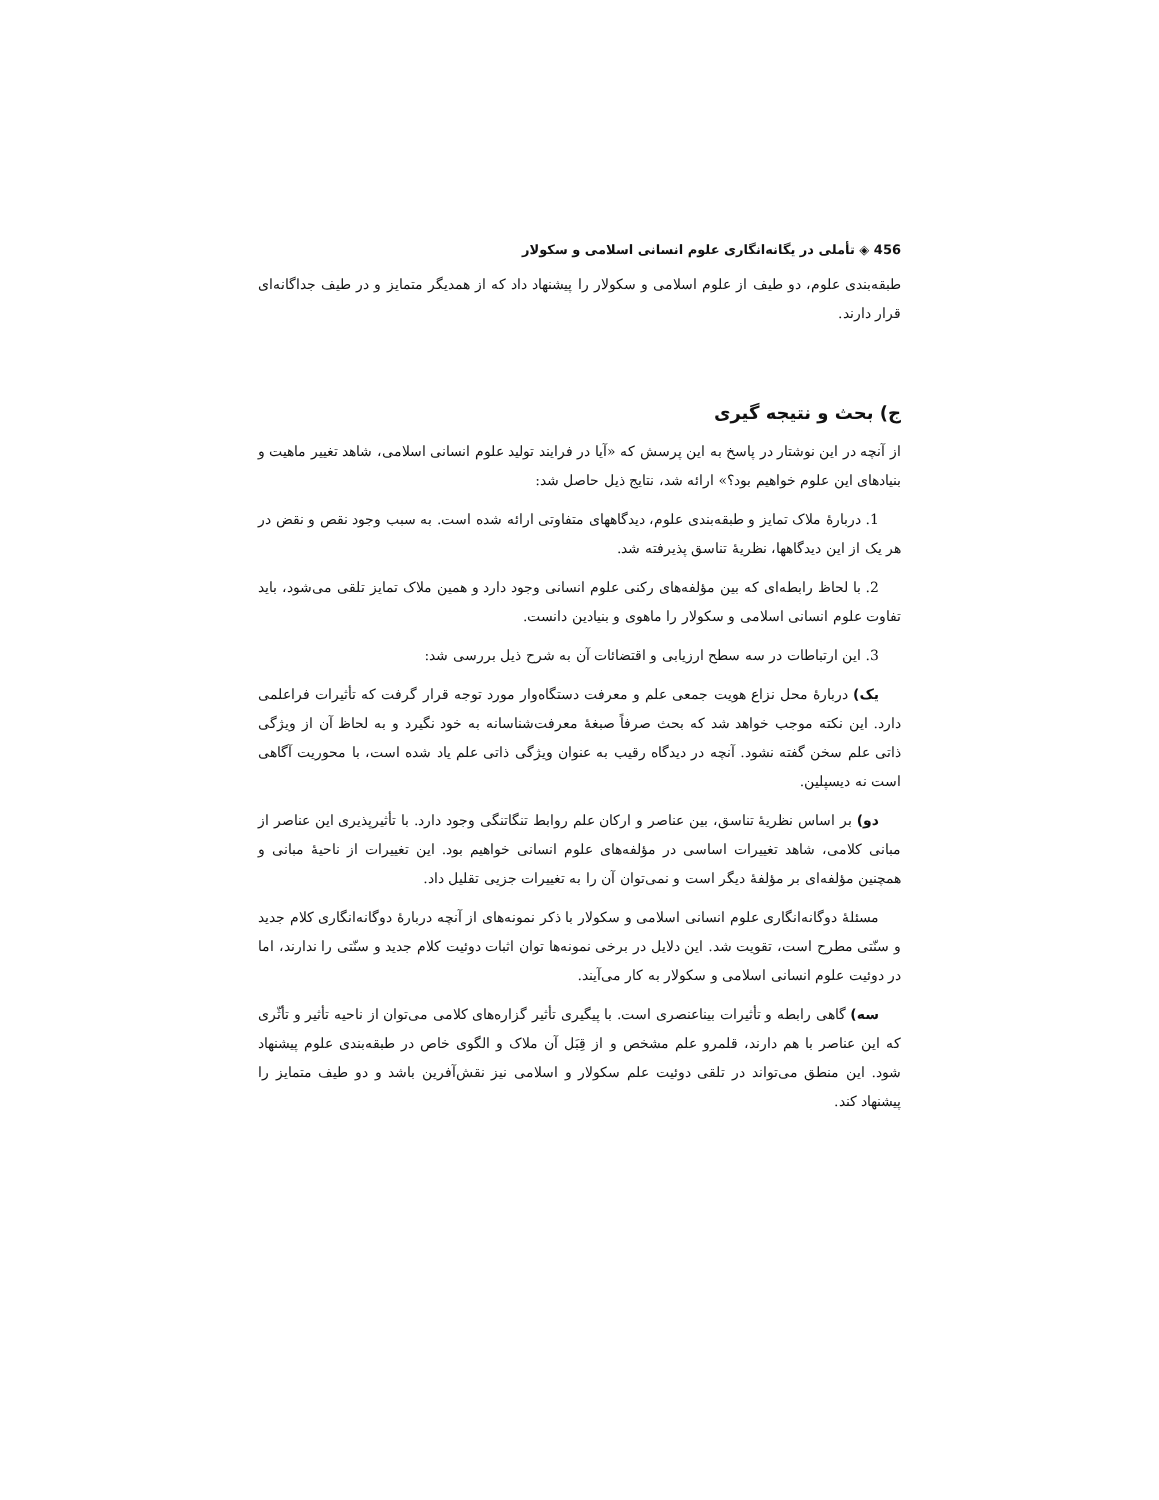456 ◈ تأملی در یگانه‌انگاری علوم انسانی اسلامی و سکولار
طبقه‌بندی علوم، دو طیف از علوم اسلامی و سکولار را پیشنهاد داد که از همدیگر متمایز و در طیف جداگانه‌ای قرار دارند.
ج) بحث و نتیجه گیری
از آنچه در این نوشتار در پاسخ به این پرسش که «آیا در فرایند تولید علوم انسانی اسلامی، شاهد تغییر ماهیت و بنیادهای این علوم خواهیم بود؟» ارائه شد، نتایج ذیل حاصل شد:
1. دربارهٔ ملاک تمایز و طبقه‌بندی علوم، دیدگاههای متفاوتی ارائه شده است. به سبب وجود نقص و نقض در هر یک از این دیدگاهها، نظریهٔ تناسق پذیرفته شد.
2. با لحاظ رابطه‌ای که بین مؤلفه‌های رکنی علوم انسانی وجود دارد و همین ملاک تمایز تلقی می‌شود، باید تفاوت علوم انسانی اسلامی و سکولار را ماهوی و بنیادین دانست.
3. این ارتباطات در سه سطح ارزیابی و اقتضائات آن به شرح ذیل بررسی شد:
یک) دربارهٔ محل نزاع هویت جمعی علم و معرفت دستگاه‌وار مورد توجه قرار گرفت که تأثیرات فراعلمی دارد. این نکته موجب خواهد شد که بحث صرفاً صبغهٔ معرفت‌شناسانه به خود نگیرد و به لحاظ آن از ویژگی ذاتی علم سخن گفته نشود. آنچه در دیدگاه رقیب به عنوان ویژگی ذاتی علم یاد شده است، با محوریت آگاهی است نه دیسپلین.
دو) بر اساس نظریهٔ تناسق، بین عناصر و ارکان علم روابط تنگاتنگی وجود دارد. با تأثیرپذیری این عناصر از مبانی کلامی، شاهد تغییرات اساسی در مؤلفه‌های علوم انسانی خواهیم بود. این تغییرات از ناحیهٔ مبانی و همچنین مؤلفه‌ای بر مؤلفهٔ دیگر است و نمی‌توان آن را به تغییرات جزیی تقلیل داد.
مسئلهٔ دوگانه‌انگاری علوم انسانی اسلامی و سکولار با ذکر نمونه‌های از آنچه دربارهٔ دوگانه‌انگاری کلام جدید و سنّتی مطرح است، تقویت شد. این دلایل در برخی نمونه‌ها توان اثبات دوئیت کلام جدید و سنّتی را ندارند، اما در دوئیت علوم انسانی اسلامی و سکولار به کار می‌آیند.
سه) گاهی رابطه و تأثیرات بیناعنصری است. با پیگیری تأثیر گزاره‌های کلامی می‌توان از ناحیه تأثیر و تأثّری که این عناصر با هم دارند، قلمرو علم مشخص و از قِبَل آن ملاک و الگوی خاص در طبقه‌بندی علوم پیشنهاد شود. این منطق می‌تواند در تلقی دوئیت علم سکولار و اسلامی نیز نقش‌آفرین باشد و دو طیف متمایز را پیشنهاد کند.